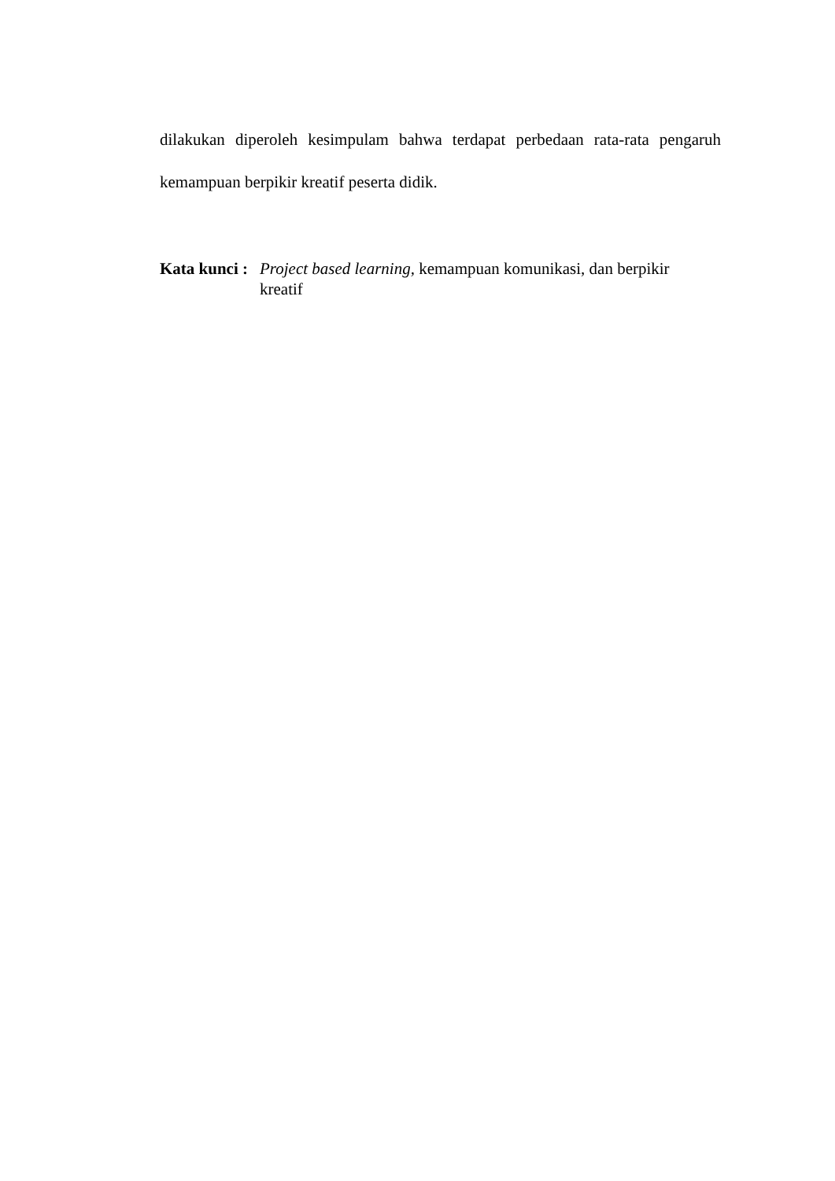dilakukan diperoleh kesimpulam bahwa terdapat perbedaan rata-rata pengaruh
kemampuan berpikir kreatif peserta didik.
Kata kunci :
Project based learning, kemampuan komunikasi, dan berpikir
kreatif